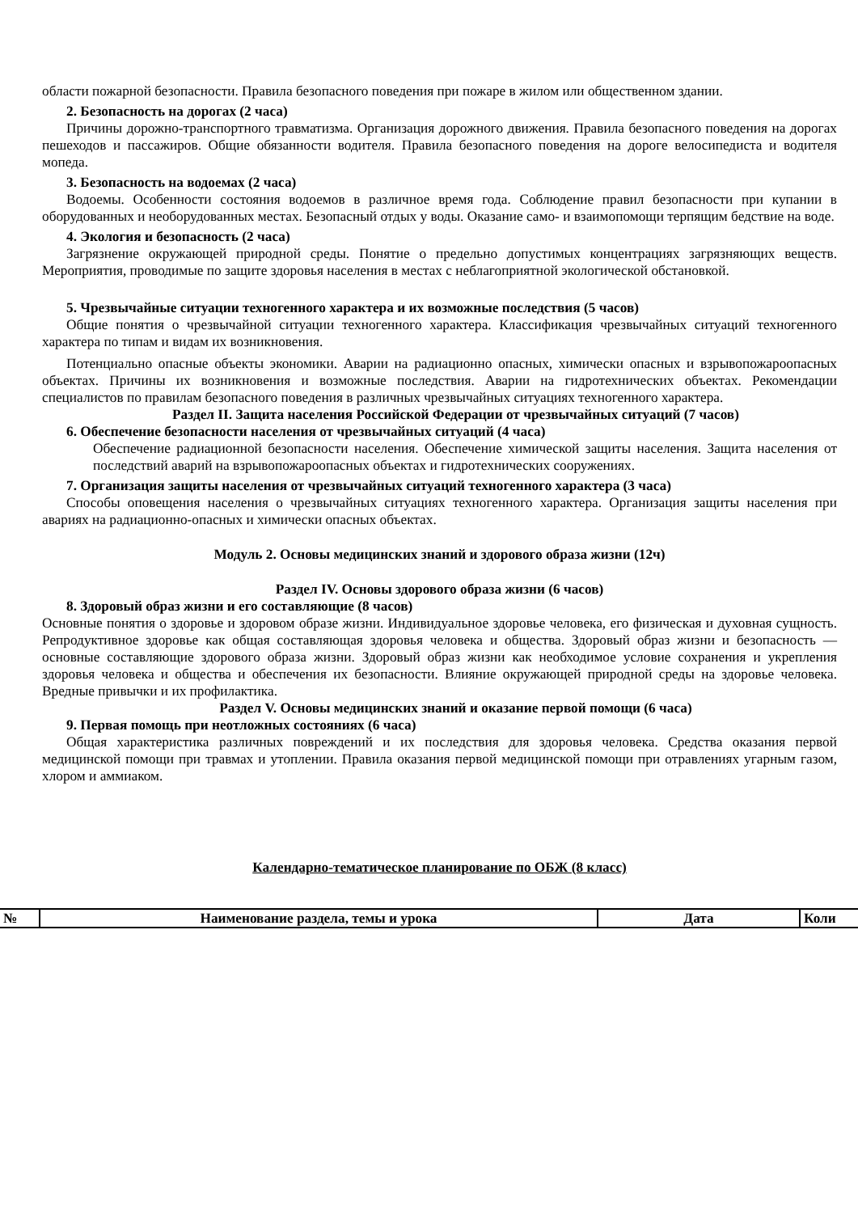области пожарной безопасности. Правила безопасного поведения при пожаре в жилом или общественном здании.
2. Безопасность на дорогах (2 часа)
Причины дорожно-транспортного травматизма. Организация дорожного движения. Правила безопасного поведения на дорогах пешеходов и пассажиров. Общие обязанности водителя. Правила безопасного поведения на дороге велосипедиста и водителя мопеда.
3. Безопасность на водоемах (2 часа)
Водоемы. Особенности состояния водоемов в различное время года. Соблюдение правил безопасности при купании в оборудованных и необорудованных местах. Безопасный отдых у воды. Оказание само- и взаимопомощи терпящим бедствие на воде.
4. Экология и безопасность (2 часа)
Загрязнение окружающей природной среды. Понятие о предельно допустимых концентрациях загрязняющих веществ. Мероприятия, проводимые по защите здоровья населения в местах с неблагоприятной экологической обстановкой.
5. Чрезвычайные ситуации техногенного характера и их возможные последствия (5 часов)
Общие понятия о чрезвычайной ситуации техногенного характера. Классификация чрезвычайных ситуаций техногенного характера по типам и видам их возникновения.
Потенциально опасные объекты экономики. Аварии на радиационно опасных, химически опасных и взрывопожароопасных объектах. Причины их возникновения и возможные последствия. Аварии на гидротехнических объектах. Рекомендации специалистов по правилам безопасного поведения в различных чрезвычайных ситуациях техногенного характера.
Раздел II. Защита населения Российской Федерации от чрезвычайных ситуаций (7 часов)
6. Обеспечение безопасности населения от чрезвычайных ситуаций (4 часа)
Обеспечение радиационной безопасности населения. Обеспечение химической защиты населения. Защита населения от последствий аварий на взрывопожароопасных объектах и гидротехнических сооружениях.
7. Организация защиты населения от чрезвычайных ситуаций техногенного характера (3 часа)
Способы оповещения населения о чрезвычайных ситуациях техногенного характера. Организация защиты населения при авариях на радиационно-опасных и химически опасных объектах.
Модуль 2. Основы медицинских знаний и здорового образа жизни (12ч)
Раздел IV. Основы здорового образа жизни (6 часов)
8. Здоровый образ жизни и его составляющие (8 часов)
Основные понятия о здоровье и здоровом образе жизни. Индивидуальное здоровье человека, его физическая и духовная сущность. Репродуктивное здоровье как общая составляющая здоровья человека и общества. Здоровый образ жизни и безопасность — основные составляющие здорового образа жизни. Здоровый образ жизни как необходимое условие сохранения и укрепления здоровья человека и общества и обеспечения их безопасности. Влияние окружающей природной среды на здоровье человека. Вредные привычки и их профилактика.
Раздел V. Основы медицинских знаний и оказание первой помощи (6 часа)
9. Первая помощь при неотложных состояниях (6 часа)
Общая характеристика различных повреждений и их последствия для здоровья человека. Средства оказания первой медицинской помощи при травмах и утоплении. Правила оказания первой медицинской помощи при отравлениях угарным газом, хлором и аммиаком.
Календарно-тематическое планирование по ОБЖ (8 класс)
| № | Наименование раздела, темы и урока | Дата | Коли |
| --- | --- | --- | --- |